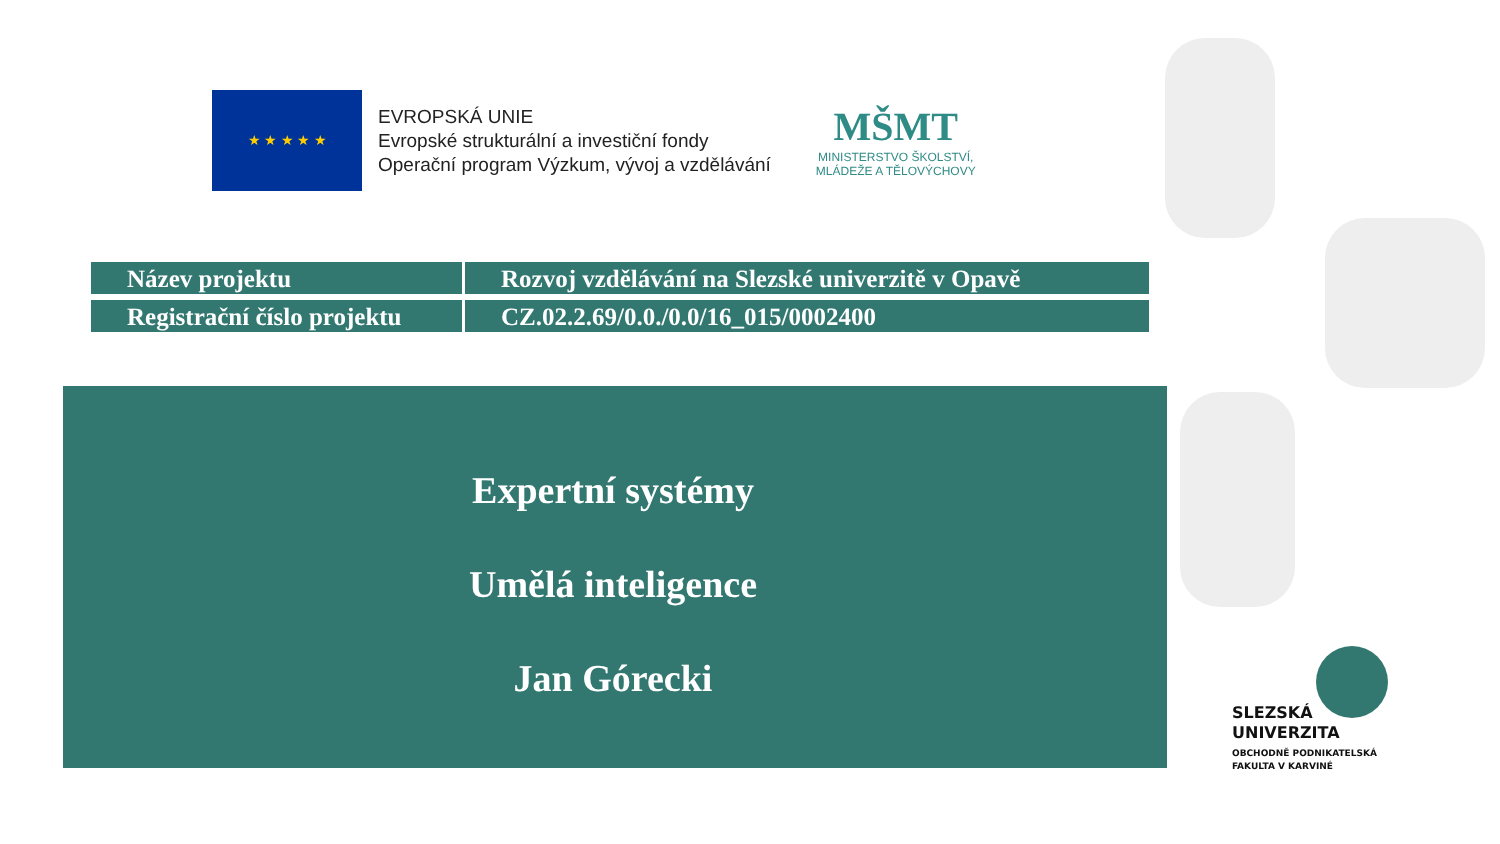★ ★ ★ ★ ★
EVROPSKÁ UNIE
Evropské strukturální a investiční fondy
Operační program Výzkum, vývoj a vzdělávání
MŠMT
MINISTERSTVO ŠKOLSTVÍ,
MLÁDEŽE A TĚLOVÝCHOVY
| Název projektu | Rozvoj vzdělávání na Slezské univerzitě v Opavě |
| Registrační číslo projektu | CZ.02.2.69/0.0./0.0/16_015/0002400 |
Expertní systémy
Umělá inteligence
Jan Górecki
SLEZSKÁ
UNIVERZITA
OBCHODNĚ PODNIKATELSKÁ
FAKULTA V KARVINÉ